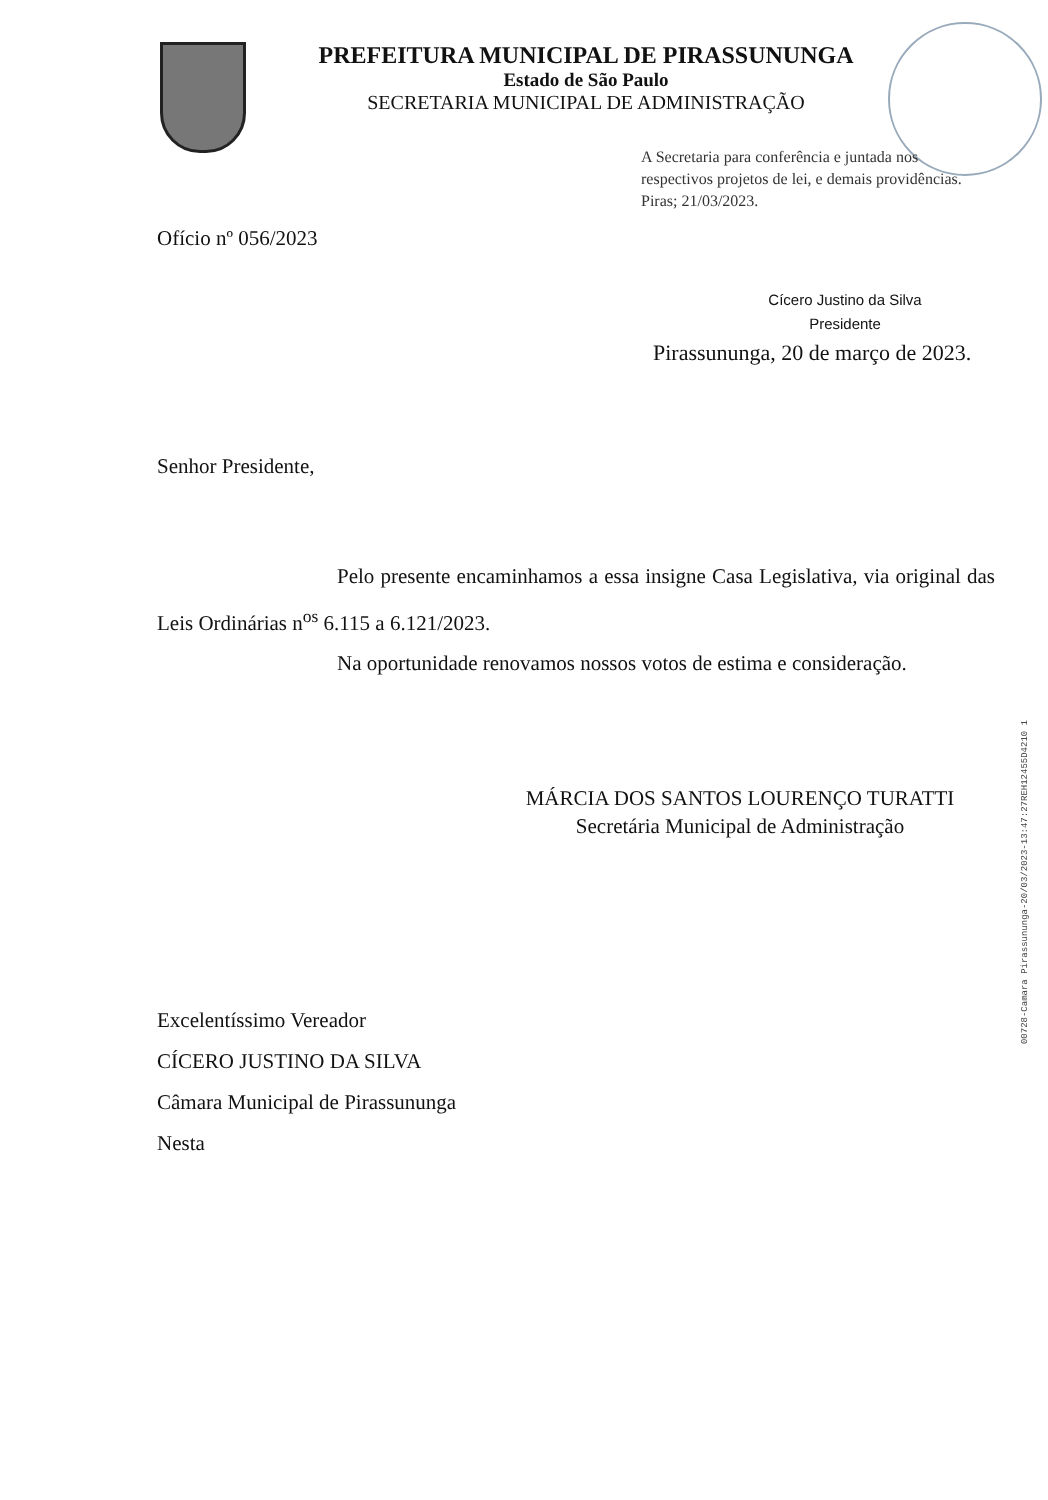PREFEITURA MUNICIPAL DE PIRASSUNUNGA
Estado de São Paulo
SECRETARIA MUNICIPAL DE ADMINISTRAÇÃO
A Secretaria para conferência e juntada nos respectivos projetos de lei, e demais providências.
Piras; 21/03/2023.
Ofício nº 056/2023
Cícero Justino da Silva
Presidente
Pirassununga, 20 de março de 2023.
Senhor Presidente,
Pelo presente encaminhamos a essa insigne Casa Legislativa, via original das Leis Ordinárias n<sup>os</sup> 6.115 a 6.121/2023.
Na oportunidade renovamos nossos votos de estima e consideração.
MÁRCIA DOS SANTOS LOURENÇO TURATTI
Secretária Municipal de Administração
Excelentíssimo Vereador
CÍCERO JUSTINO DA SILVA
Câmara Municipal de Pirassununga
Nesta
00728-Camara Pirassununga-20/03/2023-13:47:27REH12455D4210 1